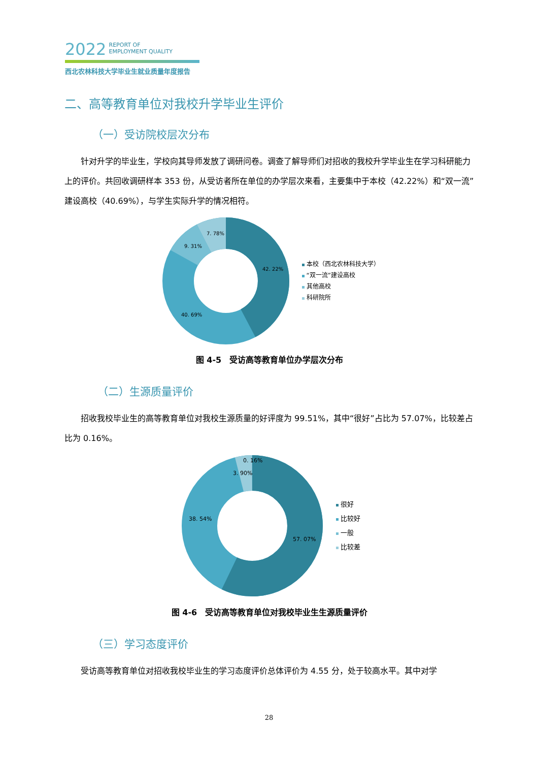2022 REPORT OF
EMPLOYMENT QUALITY
西北农林科技大学毕业生就业质量年度报告
二、高等教育单位对我校升学毕业生评价
（一）受访院校层次分布
针对升学的毕业生，学校向其导师发放了调研问卷。调查了解导师们对招收的我校升学毕业生在学习科研能力上的评价。共回收调研样本 353 份，从受访者所在单位的办学层次来看，主要集中于本校（42.22%）和“双一流”建设高校（40.69%），与学生实际升学的情况相符。
42. 22%
40. 69%
9. 31%
7. 78%
本校（西北农林科技大学）
“双一流”建设高校
其他高校
科研院所
图 4-5　受访高等教育单位办学层次分布
（二）生源质量评价
招收我校毕业生的高等教育单位对我校生源质量的好评度为 99.51%，其中“很好”占比为 57.07%，比较差占比为 0.16%。
57. 07%
38. 54%
3. 90%
0. 16%
很好
比较好
一般
比较差
图 4-6　受访高等教育单位对我校毕业生生源质量评价
（三）学习态度评价
受访高等教育单位对招收我校毕业生的学习态度评价总体评价为 4.55 分，处于较高水平。其中对学
28